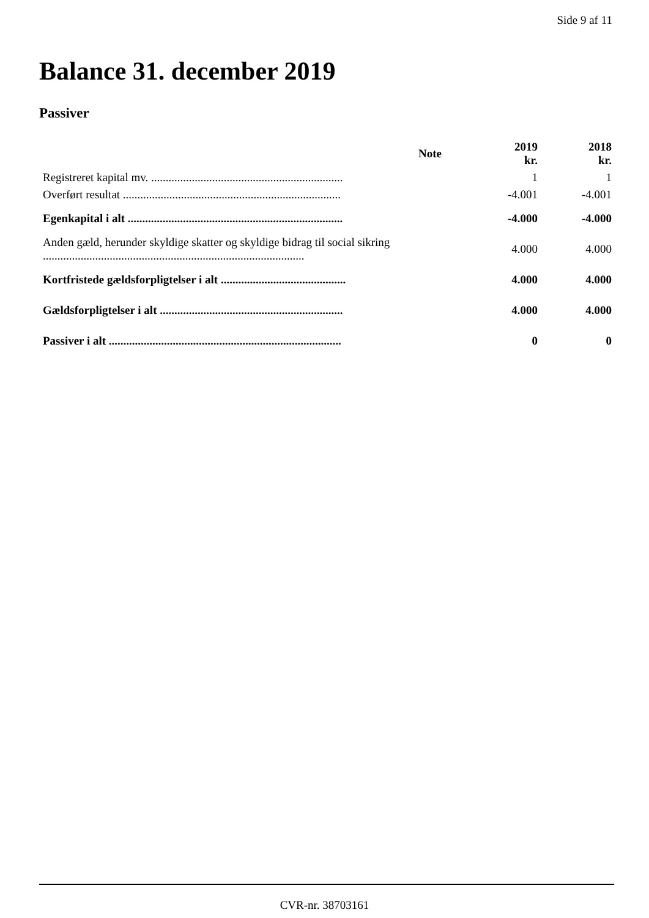Side 9 af 11
Balance 31. december 2019
Passiver
| | Note | 2019 kr. | 2018 kr. |
| --- | --- | --- | --- |
| Registreret kapital mv. .................................................................. | | 1 | 1 |
| Overført resultat ........................................................................... | | -4.001 | -4.001 |
| Egenkapital i alt .......................................................................... | | -4.000 | -4.000 |
| Anden gæld, herunder skyldige skatter og skyldige bidrag til social sikring .......................................................................................... | | 4.000 | 4.000 |
| Kortfristede gældsforpligtelser i alt ........................................... | | 4.000 | 4.000 |
| Gældsforpligtelser i alt ............................................................... | | 4.000 | 4.000 |
| Passiver i alt ................................................................................ | | 0 | 0 |
CVR-nr. 38703161